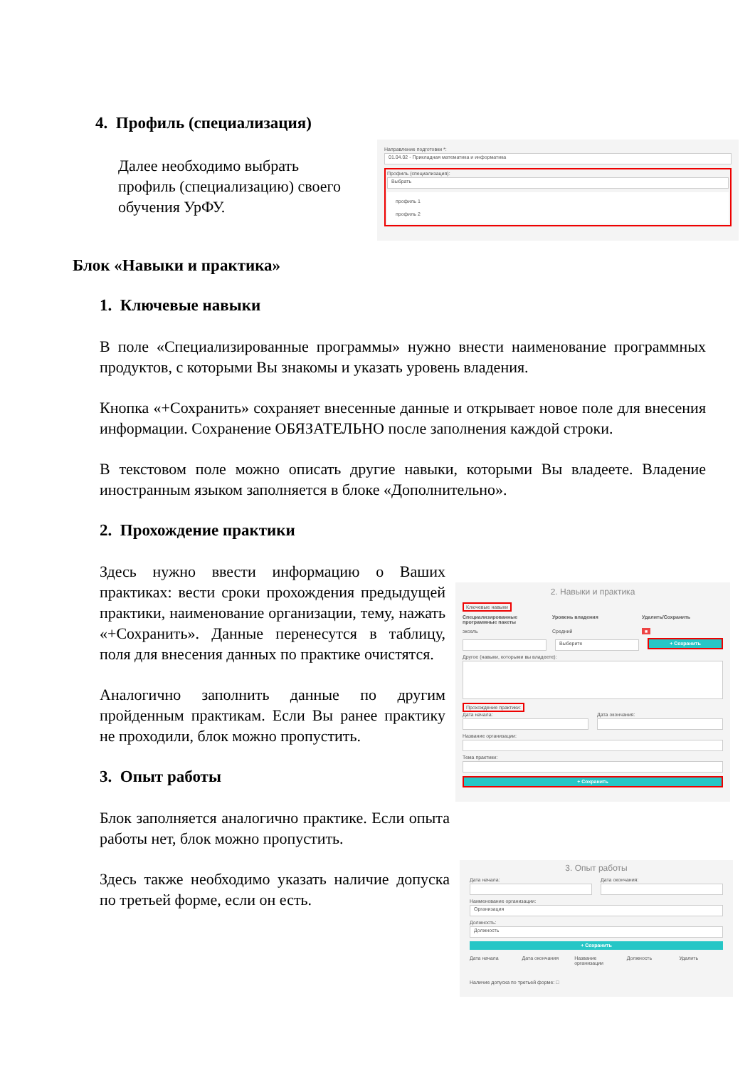4. Профиль (специализация)
Далее необходимо выбрать профиль (специализацию) своего обучения УрФУ.
Направление подготовки *:
01.04.02 - Прикладная математика и информатика
Профиль (специализация):
Выбрать
профиль 1
профиль 2
Блок «Навыки и практика»
1. Ключевые навыки
В поле «Специализированные программы» нужно внести наименование программных продуктов, с которыми Вы знакомы и указать уровень владения.
Кнопка «+Сохранить» сохраняет внесенные данные и открывает новое поле для внесения информации. Сохранение ОБЯЗАТЕЛЬНО после заполнения каждой строки.
В текстовом поле можно описать другие навыки, которыми Вы владеете. Владение иностранным языком заполняется в блоке «Дополнительно».
2. Прохождение практики
Здесь нужно ввести информацию о Ваших практиках: вести сроки прохождения предыдущей практики, наименование организации, тему, нажать «+Сохранить». Данные перенесутся в таблицу, поля для внесения данных по практике очистятся.
Аналогично заполнить данные по другим пройденным практикам. Если Вы ранее практику не проходили, блок можно пропустить.
3. Опыт работы
Блок заполняется аналогично практике. Если опыта работы нет, блок можно пропустить.
Здесь также необходимо указать наличие допуска по третьей форме, если он есть.
2. Навыки и практика
Ключевые навыки
Специализированные программные пакеты
Уровень владения Удалить/Сохранить
эксель Средний ■
Выберите
+ Сохранить
Другое (навыки, которыми вы владеете):
Прохождение практики:
Дата начала: Дата окончания:
Название организации:
Тема практики:
+ Сохранить
3. Опыт работы
Дата начала: Дата окончания:
Наименование организации:
Организация
Должность:
Должность
+ Сохранить
Дата начала Дата окончания Название организации Должность Удалить
Наличие допуска по третьей форме: □